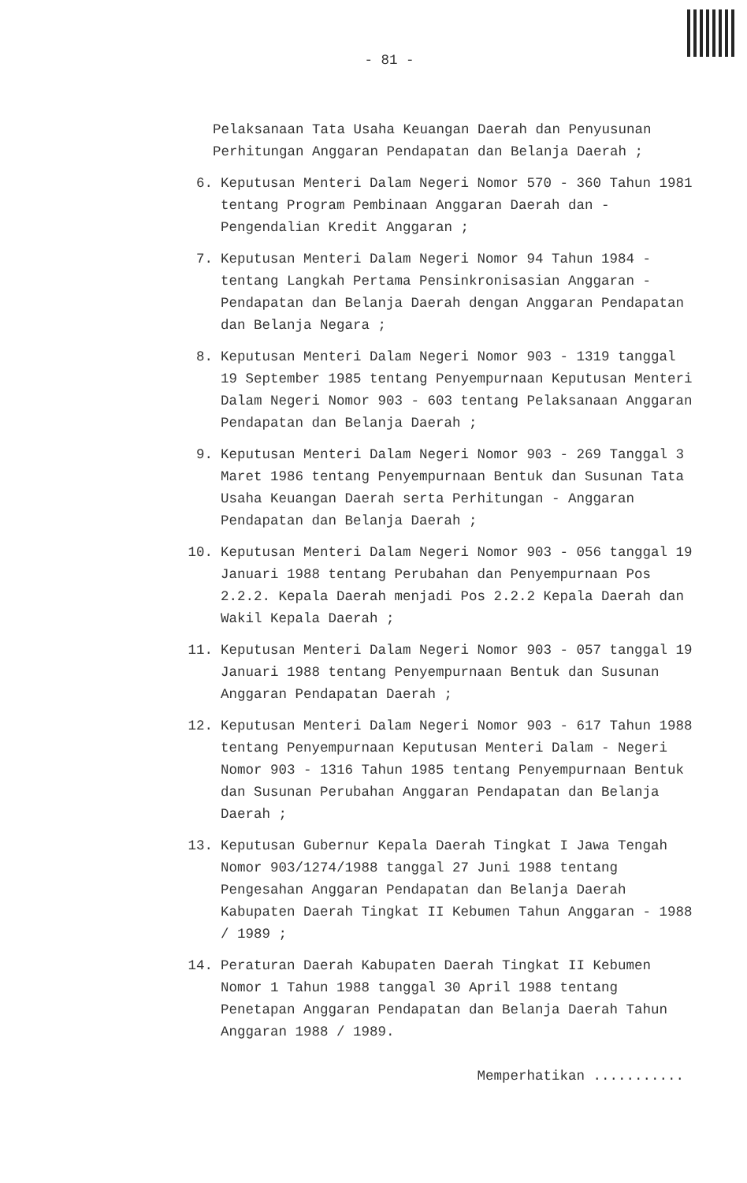- 81 -
Pelaksanaan Tata Usaha Keuangan Daerah dan Penyusunan Perhitungan Anggaran Pendapatan dan Belanja Daerah ;
6. Keputusan Menteri Dalam Negeri Nomor 570 - 360 Tahun 1981 tentang Program Pembinaan Anggaran Daerah dan - Pengendalian Kredit Anggaran ;
7. Keputusan Menteri Dalam Negeri Nomor 94 Tahun 1984 - tentang Langkah Pertama Pensinkronisasian Anggaran - Pendapatan dan Belanja Daerah dengan Anggaran Pendapatan dan Belanja Negara ;
8. Keputusan Menteri Dalam Negeri Nomor 903 - 1319 tanggal 19 September 1985 tentang Penyempurnaan Keputusan Menteri Dalam Negeri Nomor 903 - 603 tentang Pelaksanaan Anggaran Pendapatan dan Belanja Daerah ;
9. Keputusan Menteri Dalam Negeri Nomor 903 - 269 Tanggal 3 Maret 1986 tentang Penyempurnaan Bentuk dan Susunan Tata Usaha Keuangan Daerah serta Perhitungan - Anggaran Pendapatan dan Belanja Daerah ;
10. Keputusan Menteri Dalam Negeri Nomor 903 - 056 tanggal 19 Januari 1988 tentang Perubahan dan Penyempurnaan Pos 2.2.2. Kepala Daerah menjadi Pos 2.2.2 Kepala Daerah dan Wakil Kepala Daerah ;
11. Keputusan Menteri Dalam Negeri Nomor 903 - 057 tanggal 19 Januari 1988 tentang Penyempurnaan Bentuk dan Susunan Anggaran Pendapatan Daerah ;
12. Keputusan Menteri Dalam Negeri Nomor 903 - 617 Tahun 1988 tentang Penyempurnaan Keputusan Menteri Dalam - Negeri Nomor 903 - 1316 Tahun 1985 tentang Penyempurnaan Bentuk dan Susunan Perubahan Anggaran Pendapatan dan Belanja Daerah ;
13. Keputusan Gubernur Kepala Daerah Tingkat I Jawa Tengah Nomor 903/1274/1988 tanggal 27 Juni 1988 tentang Pengesahan Anggaran Pendapatan dan Belanja Daerah Kabupaten Daerah Tingkat II Kebumen Tahun Anggaran - 1988 / 1989 ;
14. Peraturan Daerah Kabupaten Daerah Tingkat II Kebumen Nomor 1 Tahun 1988 tanggal 30 April 1988 tentang Penetapan Anggaran Pendapatan dan Belanja Daerah Tahun Anggaran 1988 / 1989.
Memperhatikan ...........